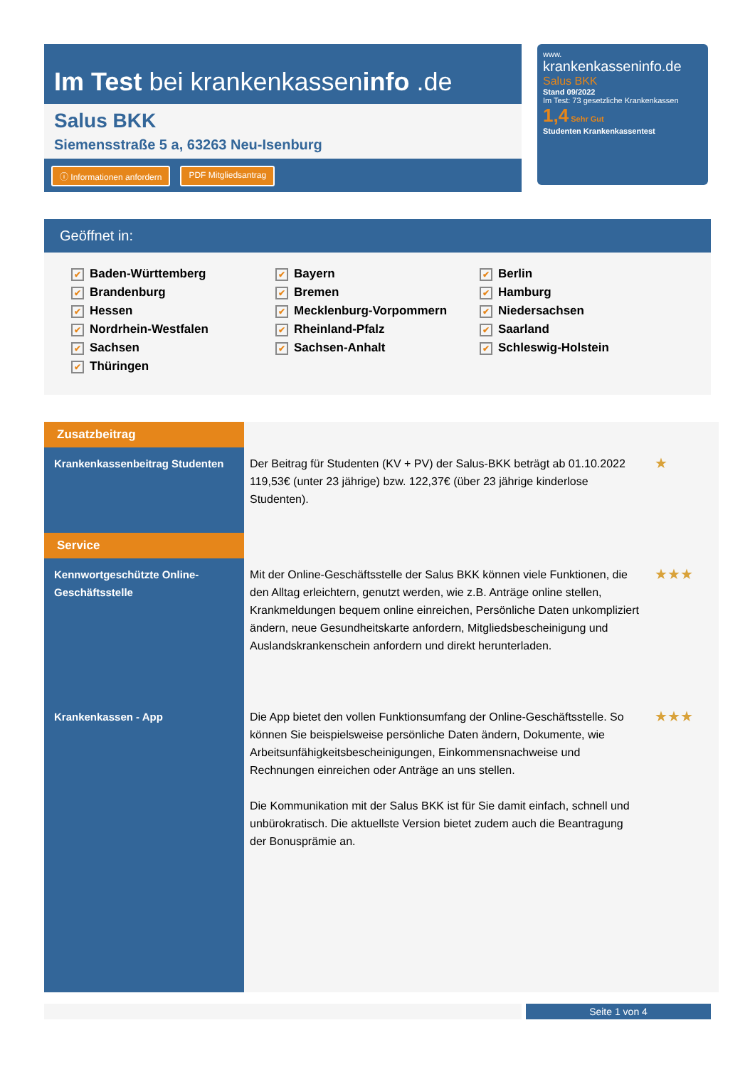Im Test bei krankenkasseninfo .de
Salus BKK
Siemensstraße 5 a, 63263 Neu-Isenburg
ⓘ Informationen anfordern PDF Mitgliedsantrag
www.
krankenkasseninfo.de
Salus BKK
Stand 09/2022
Im Test: 73 gesetzliche Krankenkassen
1,4 Sehr Gut
Studenten Krankenkassentest
Geöffnet in:
✔ Baden-Württemberg ✔ Bayern ✔ Berlin ✔ Brandenburg ✔ Bremen ✔ Hamburg ✔ Hessen ✔ Mecklenburg-Vorpommern ✔ Niedersachsen ✔ Nordrhein-Westfalen ✔ Rheinland-Pfalz ✔ Saarland ✔ Sachsen ✔ Sachsen-Anhalt ✔ Schleswig-Holstein ✔ Thüringen
| Zusatzbeitrag | | |
| Krankenkassenbeitrag Studenten | Der Beitrag für Studenten (KV + PV) der Salus-BKK beträgt ab 01.10.2022 119,53€ (unter 23 jährige) bzw. 122,37€ (über 23 jährige kinderlose Studenten). | ★ |
| Service | | |
| Kennwortgeschützte Online-Geschäftsstelle | Mit der Online-Geschäftsstelle der Salus BKK können viele Funktionen, die den Alltag erleichtern, genutzt werden, wie z.B. Anträge online stellen, Krankmeldungen bequem online einreichen, Persönliche Daten unkompliziert ändern, neue Gesundheitskarte anfordern, Mitgliedsbescheinigung und Auslandskrankenschein anfordern und direkt herunterladen. | ★★★ |
| Krankenkassen - App | Die App bietet den vollen Funktionsumfang der Online-Geschäftsstelle. So können Sie beispielsweise persönliche Daten ändern, Dokumente, wie Arbeitsunfähigkeitsbescheinigungen, Einkommensnachweise und Rechnungen einreichen oder Anträge an uns stellen. Die Kommunikation mit der Salus BKK ist für Sie damit einfach, schnell und unbürokratisch. Die aktuellste Version bietet zudem auch die Beantragung der Bonusprämie an. | ★★★ |
Seite 1 von 4